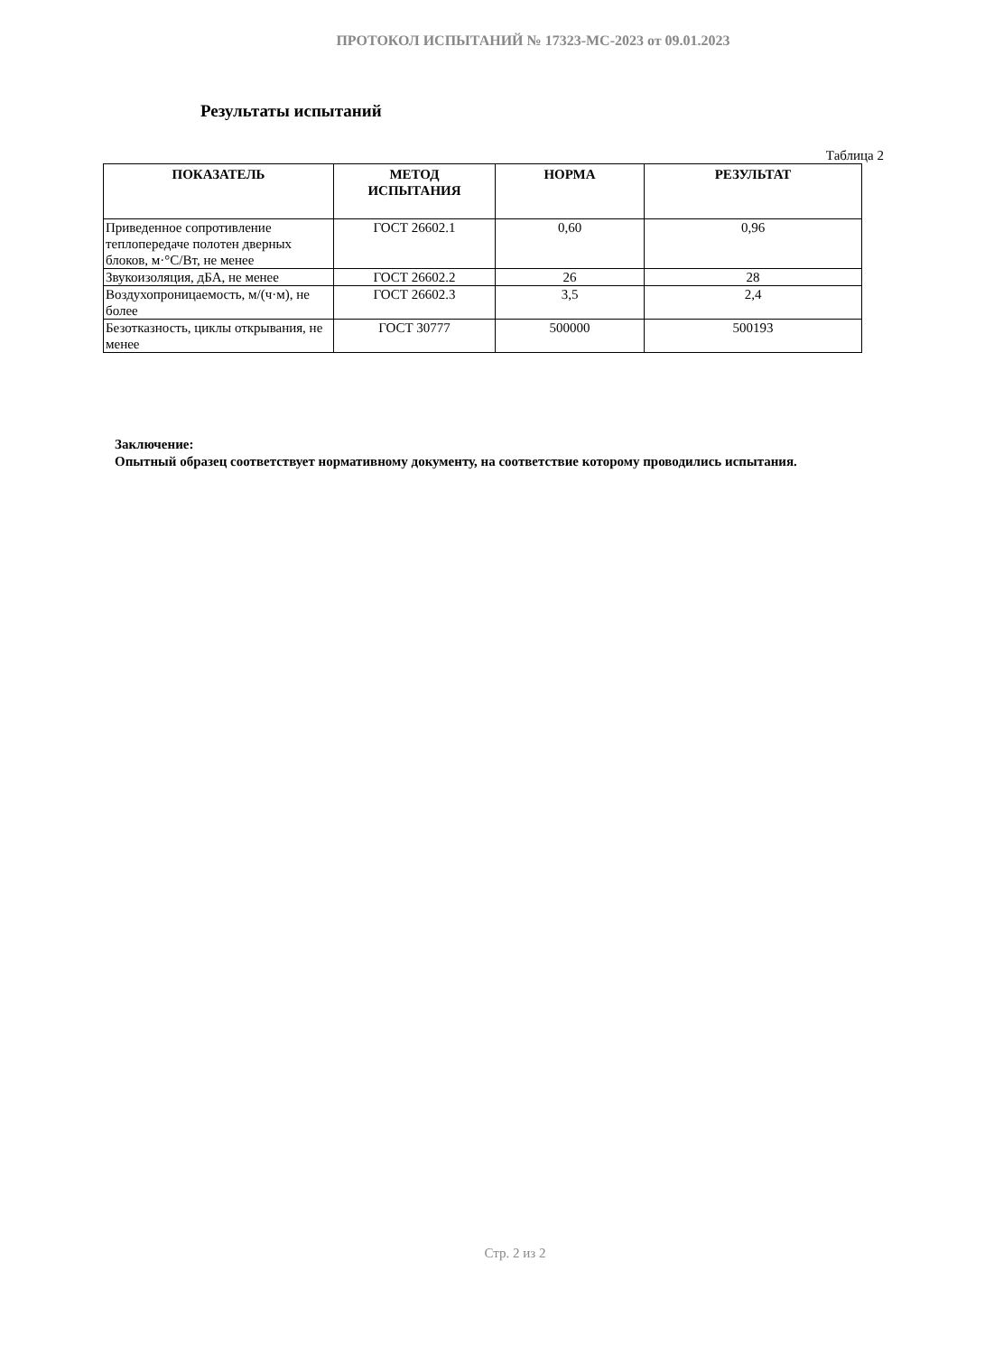ПРОТОКОЛ ИСПЫТАНИЙ № 17323-МС-2023 от 09.01.2023
Результаты испытаний
Таблица 2
| ПОКАЗАТЕЛЬ | МЕТОД ИСПЫТАНИЯ | НОРМА | РЕЗУЛЬТАТ |
| --- | --- | --- | --- |
| Приведенное сопротивление теплопередаче полотен дверных блоков, м·°С/Вт, не менее | ГОСТ 26602.1 | 0,60 | 0,96 |
| Звукоизоляция, дБА, не менее | ГОСТ 26602.2 | 26 | 28 |
| Воздухопроницаемость, м/(ч·м), не более | ГОСТ 26602.3 | 3,5 | 2,4 |
| Безотказность, циклы открывания, не менее | ГОСТ 30777 | 500000 | 500193 |
Заключение:
Опытный образец соответствует нормативному документу, на соответствие которому проводились испытания.
Стр. 2 из 2